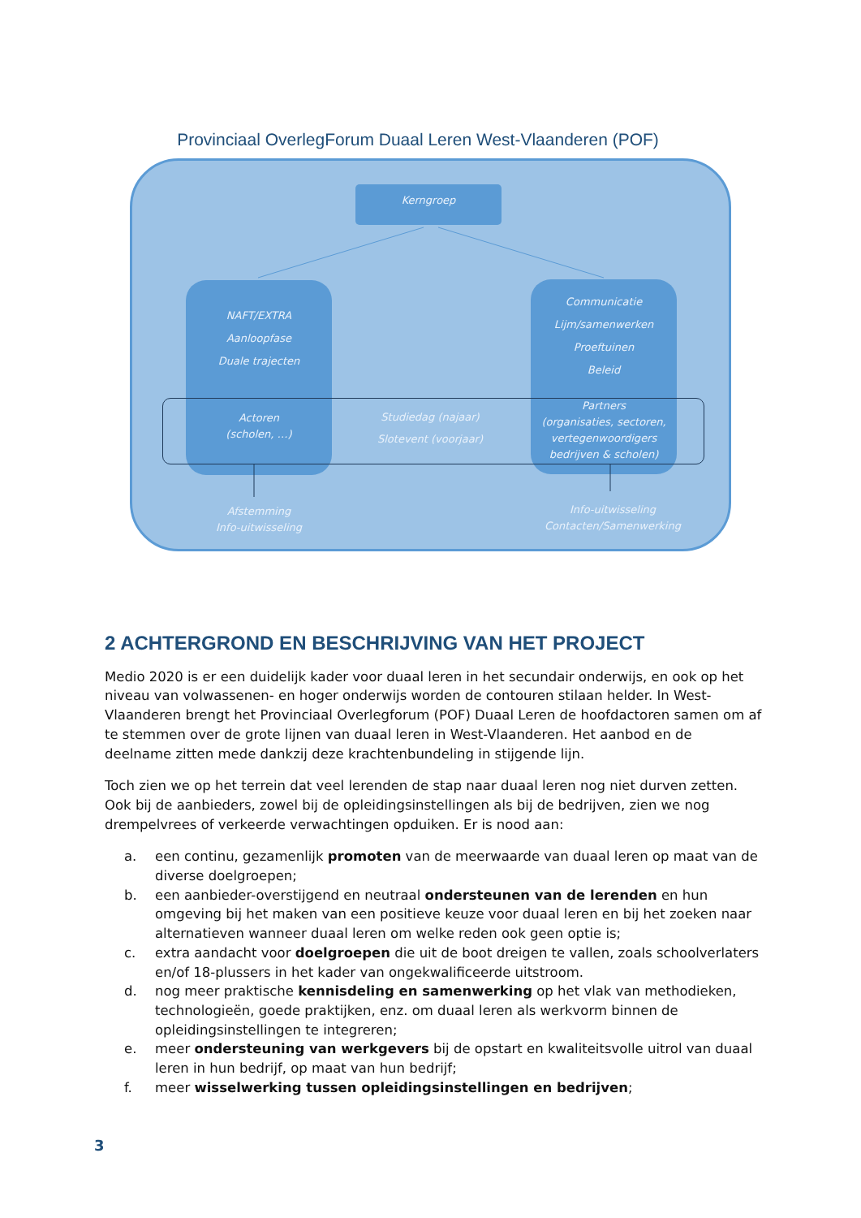Provinciaal OverlegForum Duaal Leren West-Vlaanderen (POF)
Kerngroep
NAFT/EXTRA
Aanloopfase
Duale trajecten
Communicatie
Lijm/samenwerken
Proeftuinen
Beleid
Actoren
(scholen, …)
Studiedag (najaar)
Slotevent (voorjaar)
Partners
(organisaties, sectoren, vertegenwoordigers bedrijven & scholen)
Afstemming
Info-uitwisseling
Info-uitwisseling
Contacten/Samenwerking
2 ACHTERGROND EN BESCHRIJVING VAN HET PROJECT
Medio 2020 is er een duidelijk kader voor duaal leren in het secundair onderwijs, en ook op het niveau van volwassenen- en hoger onderwijs worden de contouren stilaan helder. In West-Vlaanderen brengt het Provinciaal Overlegforum (POF) Duaal Leren de hoofdactoren samen om af te stemmen over de grote lijnen van duaal leren in West-Vlaanderen. Het aanbod en de deelname zitten mede dankzij deze krachtenbundeling in stijgende lijn.
Toch zien we op het terrein dat veel lerenden de stap naar duaal leren nog niet durven zetten. Ook bij de aanbieders, zowel bij de opleidingsinstellingen als bij de bedrijven, zien we nog drempelvrees of verkeerde verwachtingen opduiken. Er is nood aan:
a. een continu, gezamenlijk promoten van de meerwaarde van duaal leren op maat van de diverse doelgroepen;
b. een aanbieder-overstijgend en neutraal ondersteunen van de lerenden en hun omgeving bij het maken van een positieve keuze voor duaal leren en bij het zoeken naar alternatieven wanneer duaal leren om welke reden ook geen optie is;
c. extra aandacht voor doelgroepen die uit de boot dreigen te vallen, zoals schoolverlaters en/of 18-plussers in het kader van ongekwalificeerde uitstroom.
d. nog meer praktische kennisdeling en samenwerking op het vlak van methodieken, technologieën, goede praktijken, enz. om duaal leren als werkvorm binnen de opleidingsinstellingen te integreren;
e. meer ondersteuning van werkgevers bij de opstart en kwaliteitsvolle uitrol van duaal leren in hun bedrijf, op maat van hun bedrijf;
f. meer wisselwerking tussen opleidingsinstellingen en bedrijven;
3